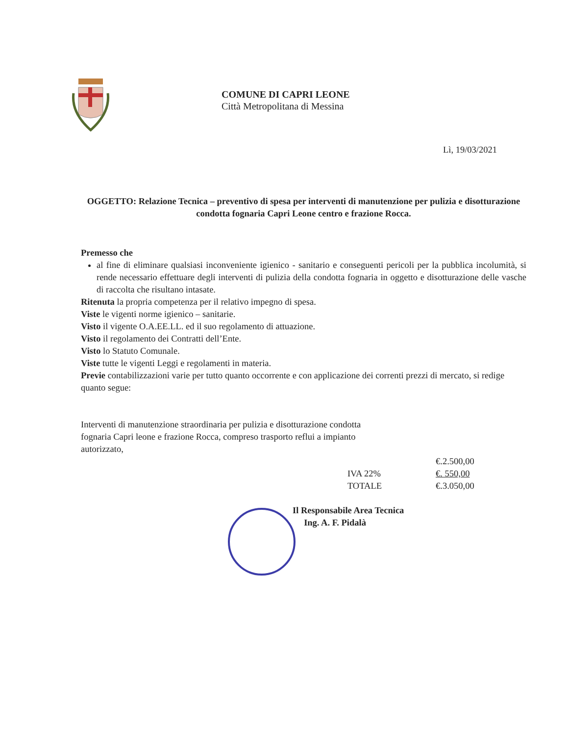COMUNE DI CAPRI LEONE
Città Metropolitana di Messina
Lì, 19/03/2021
OGGETTO: Relazione Tecnica – preventivo di spesa per interventi di manutenzione per pulizia e disotturazione condotta fognaria Capri Leone centro e frazione Rocca.
Premesso che
al fine di eliminare qualsiasi inconveniente igienico - sanitario e conseguenti pericoli per la pubblica incolumità, si rende necessario effettuare degli interventi di pulizia della condotta fognaria in oggetto e disotturazione delle vasche di raccolta che risultano intasate.
Ritenuta la propria competenza per il relativo impegno di spesa.
Viste le vigenti norme igienico – sanitarie.
Visto il vigente O.A.EE.LL. ed il suo regolamento di attuazione.
Visto il regolamento dei Contratti dell’Ente.
Visto lo Statuto Comunale.
Viste tutte le vigenti Leggi e regolamenti in materia.
Previe contabilizzazioni varie per tutto quanto occorrente e con applicazione dei correnti prezzi di mercato, si redige quanto segue:
Interventi di manutenzione straordinaria per pulizia e disotturazione condotta fognaria Capri leone e frazione Rocca, compreso trasporto reflui a impianto autorizzato,
€.2.500,00 IVA 22% €. 550,00 TOTALE €.3.050,00
Il Responsabile Area Tecnica
Ing. A. F. Pidalà